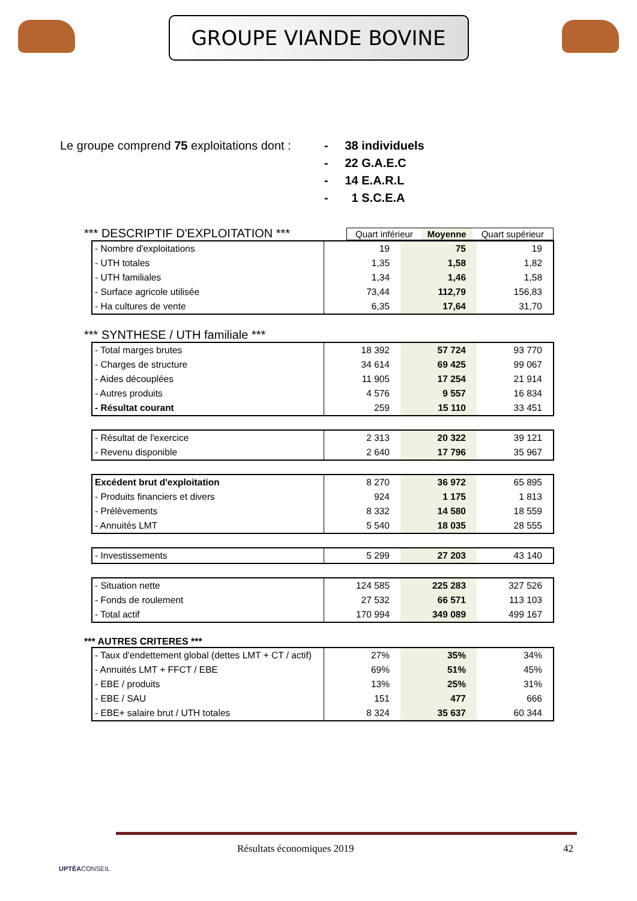GROUPE VIANDE BOVINE
Le groupe comprend 75 exploitations dont :
- 38 individuels
- 22 G.A.E.C
- 14 E.A.R.L
- 1 S.C.E.A
*** DESCRIPTIF D'EXPLOITATION ***
| Quart inférieur | Moyenne | Quart supérieur |
| --- | --- | --- |
| - Nombre d'exploitations | 19 | 75 | 19 |
| - UTH totales | 1,35 | 1,58 | 1,82 |
| - UTH familiales | 1,34 | 1,46 | 1,58 |
| - Surface agricole utilisée | 73,44 | 112,79 | 156,83 |
| - Ha cultures de vente | 6,35 | 17,64 | 31,70 |
*** SYNTHESE / UTH familiale ***
| - Total marges brutes | 18 392 | 57 724 | 93 770 |
| - Charges de structure | 34 614 | 69 425 | 99 067 |
| - Aides découplées | 11 905 | 17 254 | 21 914 |
| - Autres produits | 4 576 | 9 557 | 16 834 |
| - Résultat courant | 259 | 15 110 | 33 451 |
| - Résultat de l'exercice | 2 313 | 20 322 | 39 121 |
| - Revenu disponible | 2 640 | 17 796 | 35 967 |
| Excédent brut d'exploitation | 8 270 | 36 972 | 65 895 |
| - Produits financiers et divers | 924 | 1 175 | 1 813 |
| - Prélèvements | 8 332 | 14 580 | 18 559 |
| - Annuités LMT | 5 540 | 18 035 | 28 555 |
| - Investissements | 5 299 | 27 203 | 43 140 |
| - Situation nette | 124 585 | 225 283 | 327 526 |
| - Fonds de roulement | 27 532 | 66 571 | 113 103 |
| - Total actif | 170 994 | 349 089 | 499 167 |
*** AUTRES CRITERES ***
| - Taux d'endettement global (dettes LMT + CT / actif) | 27% | 35% | 34% |
| - Annuités LMT + FFCT / EBE | 69% | 51% | 45% |
| - EBE / produits | 13% | 25% | 31% |
| - EBE / SAU | 151 | 477 | 666 |
| - EBE+ salaire brut / UTH totales | 8 324 | 35 637 | 60 344 |
Résultats économiques 2019 42
UPTÉACONSEIL